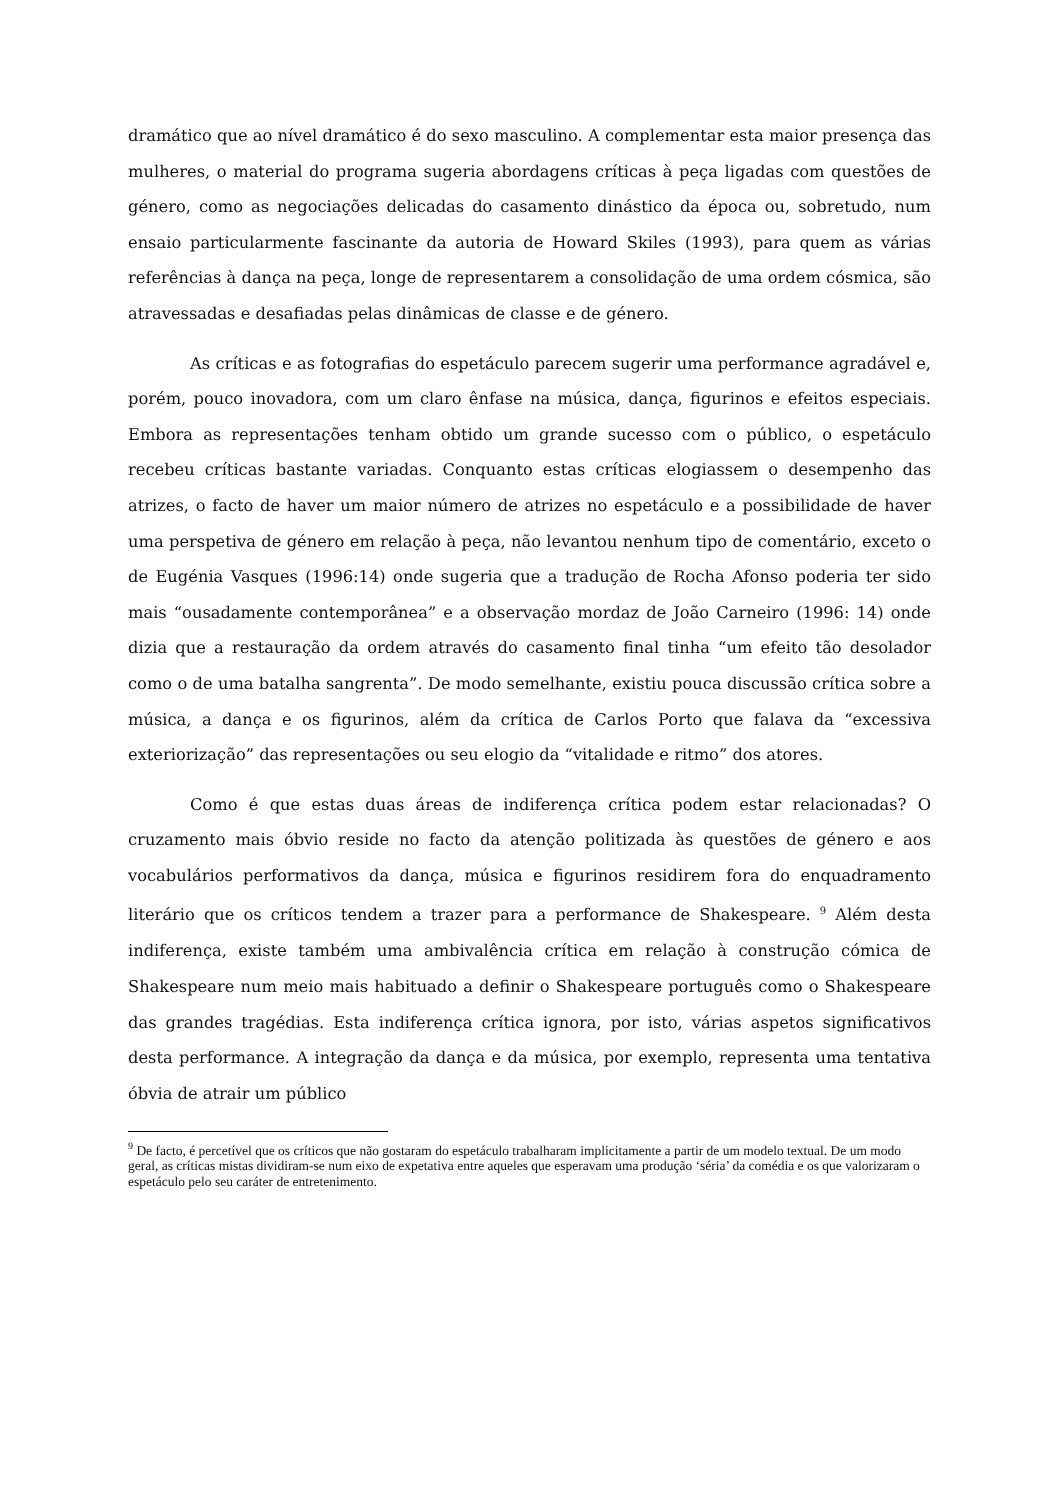dramático que ao nível dramático é do sexo masculino. A complementar esta maior presença das mulheres, o material do programa sugeria abordagens críticas à peça ligadas com questões de género, como as negociações delicadas do casamento dinástico da época ou, sobretudo, num ensaio particularmente fascinante da autoria de Howard Skiles (1993), para quem as várias referências à dança na peça, longe de representarem a consolidação de uma ordem cósmica, são atravessadas e desafiadas pelas dinâmicas de classe e de género.
As críticas e as fotografias do espetáculo parecem sugerir uma performance agradável e, porém, pouco inovadora, com um claro ênfase na música, dança, figurinos e efeitos especiais. Embora as representações tenham obtido um grande sucesso com o público, o espetáculo recebeu críticas bastante variadas. Conquanto estas críticas elogiassem o desempenho das atrizes, o facto de haver um maior número de atrizes no espetáculo e a possibilidade de haver uma perspetiva de género em relação à peça, não levantou nenhum tipo de comentário, exceto o de Eugénia Vasques (1996:14) onde sugeria que a tradução de Rocha Afonso poderia ter sido mais “ousadamente contemporânea” e a observação mordaz de João Carneiro (1996: 14) onde dizia que a restauração da ordem através do casamento final tinha “um efeito tão desolador como o de uma batalha sangrenta”. De modo semelhante, existiu pouca discussão crítica sobre a música, a dança e os figurinos, além da crítica de Carlos Porto que falava da “excessiva exteriorização” das representações ou seu elogio da “vitalidade e ritmo” dos atores.
Como é que estas duas áreas de indiferença crítica podem estar relacionadas? O cruzamento mais óbvio reside no facto da atenção politizada às questões de género e aos vocabulários performativos da dança, música e figurinos residirem fora do enquadramento literário que os críticos tendem a trazer para a performance de Shakespeare. <sup>9</sup> Além desta indiferença, existe também uma ambivalência crítica em relação à construção cómica de Shakespeare num meio mais habituado a definir o Shakespeare português como o Shakespeare das grandes tragédias. Esta indiferença crítica ignora, por isto, várias aspetos significativos desta performance. A integração da dança e da música, por exemplo, representa uma tentativa óbvia de atrair um público
<sup>9</sup> De facto, é percetível que os críticos que não gostaram do espetáculo trabalharam implicitamente a partir de um modelo textual. De um modo geral, as críticas mistas dividiram-se num eixo de expetativa entre aqueles que esperavam uma produção ‘séria’ da comédia e os que valorizaram o espetáculo pelo seu caráter de entretenimento.